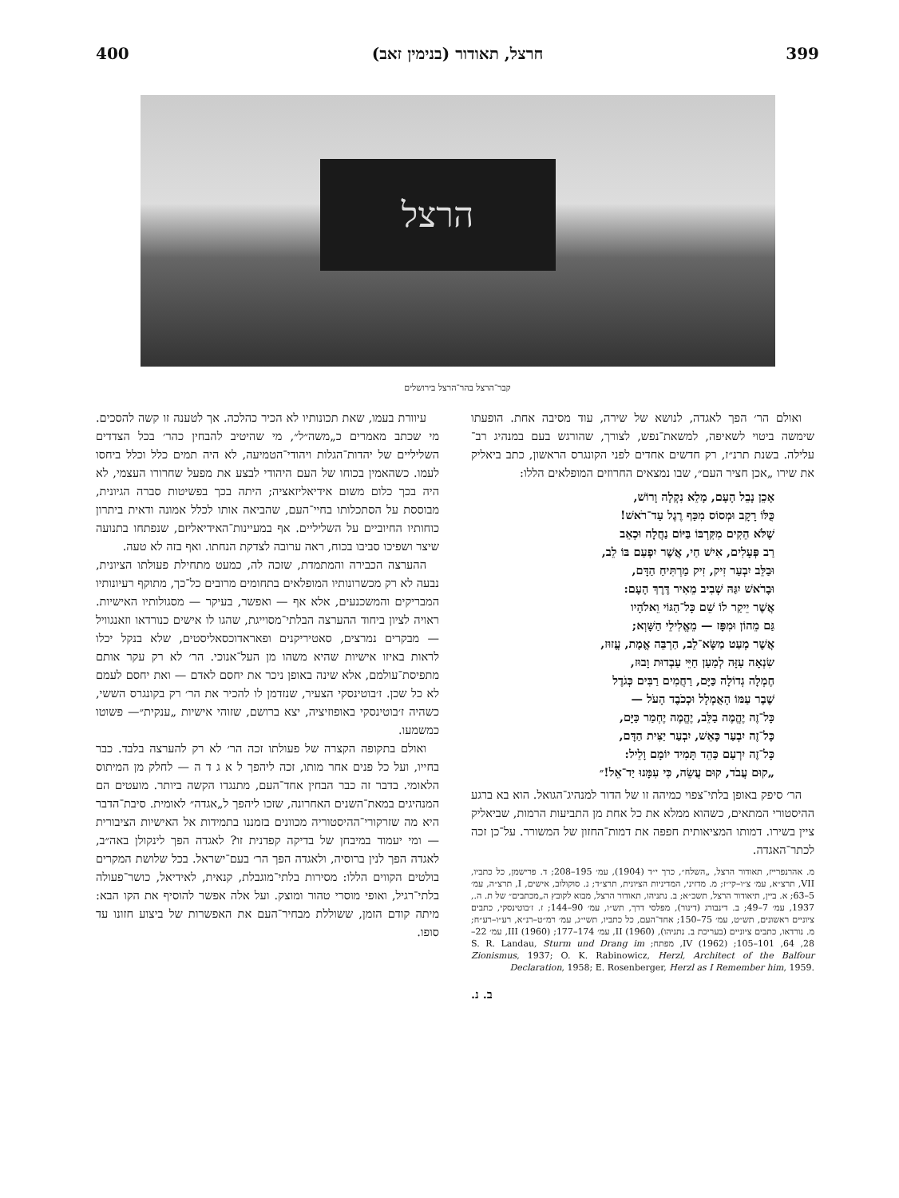400 חרצל, תאודור (בנימין זאב) 399
הרצל
קבר־הרצל בהר־הרצל בירושלים
עיוורת בעמו, שאת תכונותיו לא הכיר כהלכה. אך לטענה זו קשה להסכים. מי שכתב מאמרים כ„משה״ל״, מי שהיטיב להבחין כהר׳ בכל הצדדים השליליים של יהדות־הגלות ויהודי־הטמיעה, לא היה תמים כלל וכלל ביחסו לעמו. כשהאמין בכוחו של העם היהודי לבצע את מפעל שחרורו העצמי, לא היה בכך כלום משום אידיאליזאציה; היתה בכך בפשיטות סברה הגיונית, מבוססת על הסתכלותו בחיי־העם, שהביאה אותו לכלל אמונה ודאית ביתרון כוחותיו החיוביים על השליליים. אף במעיינות־האידיאליזם, שנפתחו בתנועה שיצר ושפיכו סביבו בכוח, ראה ערובה לצדקת הנחתו. ואף בזה לא טעה.
ההערצה הכבירה והמתמדת, שזכה לה, כמעט מתחילת פעולתו הציונית, נבעה לא רק מכשרונותיו המופלאים בתחומים מרובים כל־כך, מתוקף רעיונותיו המבריקים והמשכנעים, אלא אף — ואפשר, בעיקר — מסגולותיו האישיות. ראויה לציון ביחוד ההערצה הבלתי־מסוייגת, שהגו לו אישים כנורדאו וזאנגוויל — מבקרים נמרצים, סאטיריקנים ופאראדוכסאליסטים, שלא בנקל יכלו לראות באיזו אישיות שהיא משהו מן העל־אנוכי. הר׳ לא רק עקר אותם מתפיסת־עולמם, אלא שינה באופן ניכר את יחסם לאדם — ואת יחסם לעמם לא כל שכן. ז׳בוטינסקי הצעיר, שנזדמן לו להכיר את הר׳ רק בקונגרס הששי, כשהיה ז׳בוטינסקי באופוזיציה, יצא ברושם, שזוהי אישיות „ענקית״— פשוטו כמשמעו.
ואולם בתקופה הקצרה של פעולתו זכה הר׳ לא רק להערצה בלבד. כבר בחייו, ועל כל פנים אחר מותו, זכה ליהפך ל א ג ד ה — לחלק מן המיתוס הלאומי. בדבר זה כבר הבחין אחד־העם, מתנגדו הקשה ביותר. מועטים הם המנהיגים במאת־השנים האחרונה, שזכו ליהפך ל„אגדה״ לאומית. סיבת־הדבר היא מה שזרקורי־ההיסטוריה מכוונים בזמננו בתמידות אל האישיות הציבורית — ומי יעמוד במיבחן של בדיקה קפדנית זו? לאגדה הפך לינקולן באה״ב, לאגדה הפך לנין ברוסיה, ולאגדה הפך הר׳ בעם־ישראל. בכל שלושת המקרים בולטים הקווים הללו: מסירות בלתי־מוגבלת, קנאית, לאידיאל, כושר־פעולה בלתי־רגיל, ואופי מוסרי טהור ומוצק. ועל אלה אפשר להוסיף את הקו הבא: מיתה קודם הזמן, ששוללת מבחיר־העם את האפשרות של ביצוע חזונו עד סופו.
ואולם הר׳ הפך לאגדה, לנושא של שירה, עוד מסיבה אחת. הופעתו שימשה ביטוי לשאיפה, למשאת־נפש, לצורך, שהורגש בעם במנהיג רב־עלילה. בשנת תרנ״ז, רק חדשים אחדים לפני הקונגרס הראשון, כתב ביאליק את שירו „אכן חציר העם״, שבו נמצאים החרוזים המופלאים הללו:
אָכֵן נָבֵל הָעָם, מָלֵא נִקְלָה וָרוֹשׁ,
כֻּלּוֹ רָקָב וּמְסוֹס מִכַּף רֶגֶל עַד־רֹאשׁ!
שֶׁלֹּא הֵקִים מִקִּרְבּוֹ בַּיּוֹם נַחֲלָה וּכְאֵב
רַב פְּעָלִים, אִישׁ חַי, אֲשֶׁר יִפְעַם בּוֹ לֵב,
וּבַלֵּב יִבְעַר זִיק, זִיק מַרְתִּיחַ הַדָּם,
וּבָרֹאשׁ יִגַּהּ שְׁבִיב מֵאִיר דֶּרֶךְ הָעָם:
אֲשֶׁר יֵיקַר לוֹ שֵׁם כָּל־הַגּוֹי וֵאלֹהָיו
גַּם מֵהוֹן וּמִפָּז — מֵאֱלִילֵי הַשָּׁוְא;
אֲשֶׁר מְעַט מַשָּׂא־לֵב, הַרְבֵּה אֱמֶת, עֱזוּז,
שִׂנְאָה עַזָּה לְמַעַן חַיֵּי עַבְדוּת וָבוּז,
חֶמְלָה גְדוֹלָה כַּיָּם, רַחֲמִים רַבִּים כְּגֹדֶל
שֶׁבֶר עַמּוֹ הָאֻמְלָל וּכְכֹבֶד הָעֹל —
כָּל־זֶה יֶהֱמֶה בַלֵּב, יֶהֱמֶה יֶחְמַר כַּיָּם,
כָּל־זֶה יִבְעַר כָּאֵשׁ, יִבְעַר יַצִּית הַדָּם,
כָּל־זֶה יִרְעַם כַּהֵד תָּמִיד יוֹמָם וָלֵיל:
„קוּם עֲבֹד, קוּם עֲשֵׂה, כִּי עִמָּנוּ יַד־אֵל!״
הר׳ סיפק באופן בלתי־צפוי כמיהה זו של הדור למנהיג־הגואל. הוא בא ברגע ההיסטורי המתאים, כשהוא ממלא את כל אחת מן התביעות הרמות, שביאליק ציין בשירו. דמותו המציאותית חפפה את דמות־החזון של המשורר. על־כן זכה לכתר־האגדה.
מ. אהרנפרייז, תאודור הרצל, „השלח״, כרך י״ד (1904), עמ׳ 195–208; ד. פרישמן, כל כתביו, VII, תרצ״א, עמ׳ צ״ו–קי״ז; מ. מדזיני, המדיניות הציונית, תרצ״ד; נ. סוקולוב, אישים, I, תרצ״ה, עמ׳ 5–63; א. ביין, תיאודור הרצל, תשכ״א; ב. נתניהו, תאודור הרצל, מבוא לקובץ ה„מכתבים״ של ת. ה., 1937, עמ׳ 7–49; ב. דינבורג (דינור), מפלסי דרך, תש״ו, עמ׳ 90–144; ז. ז׳בוטינסקי, כתבים ציוניים ראשונים, תש״ט, עמ׳ 75–150; אחד־העם, כל כתביו, תשי״ג, עמ׳ רמ״ט–רנ״א, רע״ו–רע״ח; מ. נורדאו, כתבים ציוניים (בעריכת ב. נתניהו), II (1960), עמ׳ 174–177; III (1960), עמ׳ 22–28, 64, 101–105; IV (1962), מפתח; S. R. Landau, Sturm und Drang im Zionismus, 1937; O. K. Rabinowicz, Herzl, Architect of the Balfour Declaration, 1958; E. Rosenberger, Herzl as I Remember him, 1959.
ב. נ.